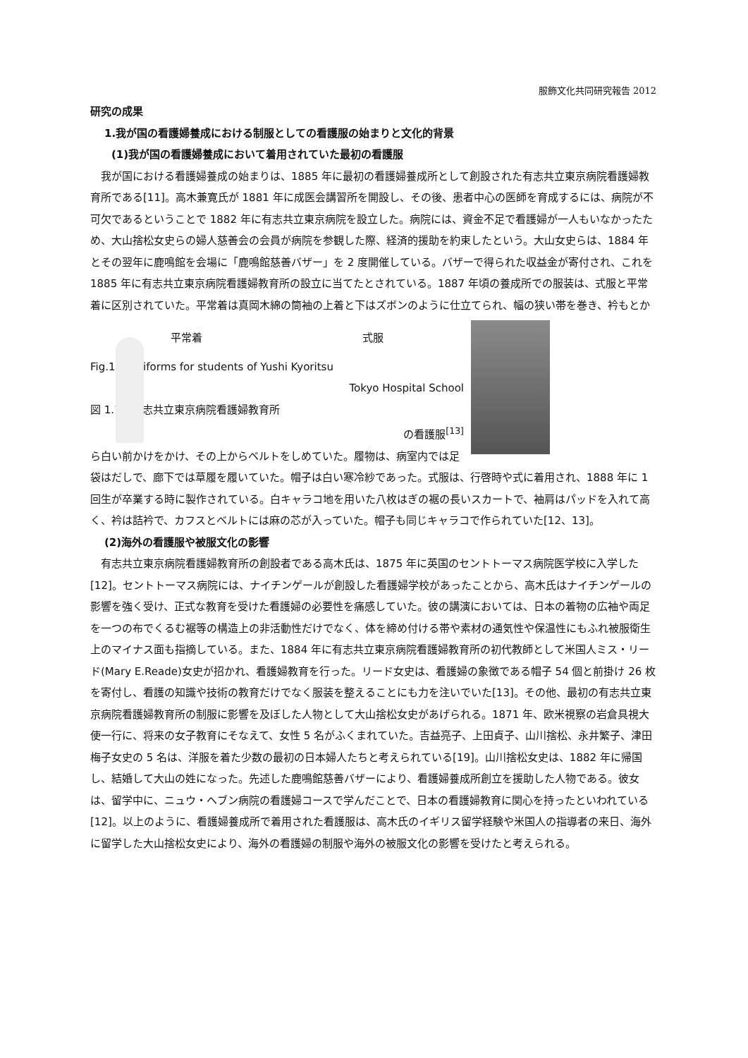服飾文化共同研究報告 2012
研究の成果
1.我が国の看護婦養成における制服としての看護服の始まりと文化的背景
(1)我が国の看護婦養成において着用されていた最初の看護服
我が国における看護婦養成の始まりは、1885 年に最初の看護婦養成所として創設された有志共立東京病院看護婦教育所である[11]。高木兼寛氏が 1881 年に成医会講習所を開設し、その後、患者中心の医師を育成するには、病院が不可欠であるということで 1882 年に有志共立東京病院を設立した。病院には、資金不足で看護婦が一人もいなかったため、大山捨松女史らの婦人慈善会の会員が病院を参観した際、経済的援助を約束したという。大山女史らは、1884 年とその翌年に鹿鳴館を会場に「鹿鳴館慈善バザー」を 2 度開催している。バザーで得られた収益金が寄付され、これを 1885 年に有志共立東京病院看護婦教育所の設立に当てたとされている。1887 年頃の養成所での服装は、式服と平常着に区別されていた。平常着は真岡木綿の筒袖の上着と下はズボンのように仕立てられ、幅の狭い帯を巻き、衿もとか
平常着 式服
Fig.1.1 Uniforms for students of Yushi Kyoritsu
Tokyo Hospital School
図 1.1　有志共立東京病院看護婦教育所
の看護服<sup>[13]</sup> ら白い前かけをかけ、その上からベルトをしめていた。履物は、病室内では足袋はだしで、廊下では草履を履いていた。帽子は白い寒冷紗であった。式服は、行啓時や式に着用され、1888 年に 1 回生が卒業する時に製作されている。白キャラコ地を用いた八枚はぎの裾の長いスカートで、袖肩はパッドを入れて高く、衿は詰衿で、カフスとベルトには麻の芯が入っていた。帽子も同じキャラコで作られていた[12、13]。
(2)海外の看護服や被服文化の影響
有志共立東京病院看護婦教育所の創設者である高木氏は、1875 年に英国のセントトーマス病院医学校に入学した[12]。セントトーマス病院には、ナイチンゲールが創設した看護婦学校があったことから、高木氏はナイチンゲールの影響を強く受け、正式な教育を受けた看護婦の必要性を痛感していた。彼の講演においては、日本の着物の広袖や両足を一つの布でくるむ裾等の構造上の非活動性だけでなく、体を締め付ける帯や素材の通気性や保温性にもふれ被服衛生上のマイナス面も指摘している。また、1884 年に有志共立東京病院看護婦教育所の初代教師として米国人ミス・リード(Mary E.Reade)女史が招かれ、看護婦教育を行った。リード女史は、看護婦の象徴である帽子 54 個と前掛け 26 枚を寄付し、看護の知識や技術の教育だけでなく服装を整えることにも力を注いでいた[13]。その他、最初の有志共立東京病院看護婦教育所の制服に影響を及ぼした人物として大山捨松女史があげられる。1871 年、欧米視察の岩倉具視大使一行に、将来の女子教育にそなえて、女性 5 名がふくまれていた。吉益亮子、上田貞子、山川捨松、永井繁子、津田梅子女史の 5 名は、洋服を着た少数の最初の日本婦人たちと考えられている[19]。山川捨松女史は、1882 年に帰国し、結婚して大山の姓になった。先述した鹿鳴館慈善バザーにより、看護婦養成所創立を援助した人物である。彼女は、留学中に、ニュウ・ヘブン病院の看護婦コースで学んだことで、日本の看護婦教育に関心を持ったといわれている[12]。以上のように、看護婦養成所で着用された看護服は、高木氏のイギリス留学経験や米国人の指導者の来日、海外に留学した大山捨松女史により、海外の看護婦の制服や海外の被服文化の影響を受けたと考えられる。